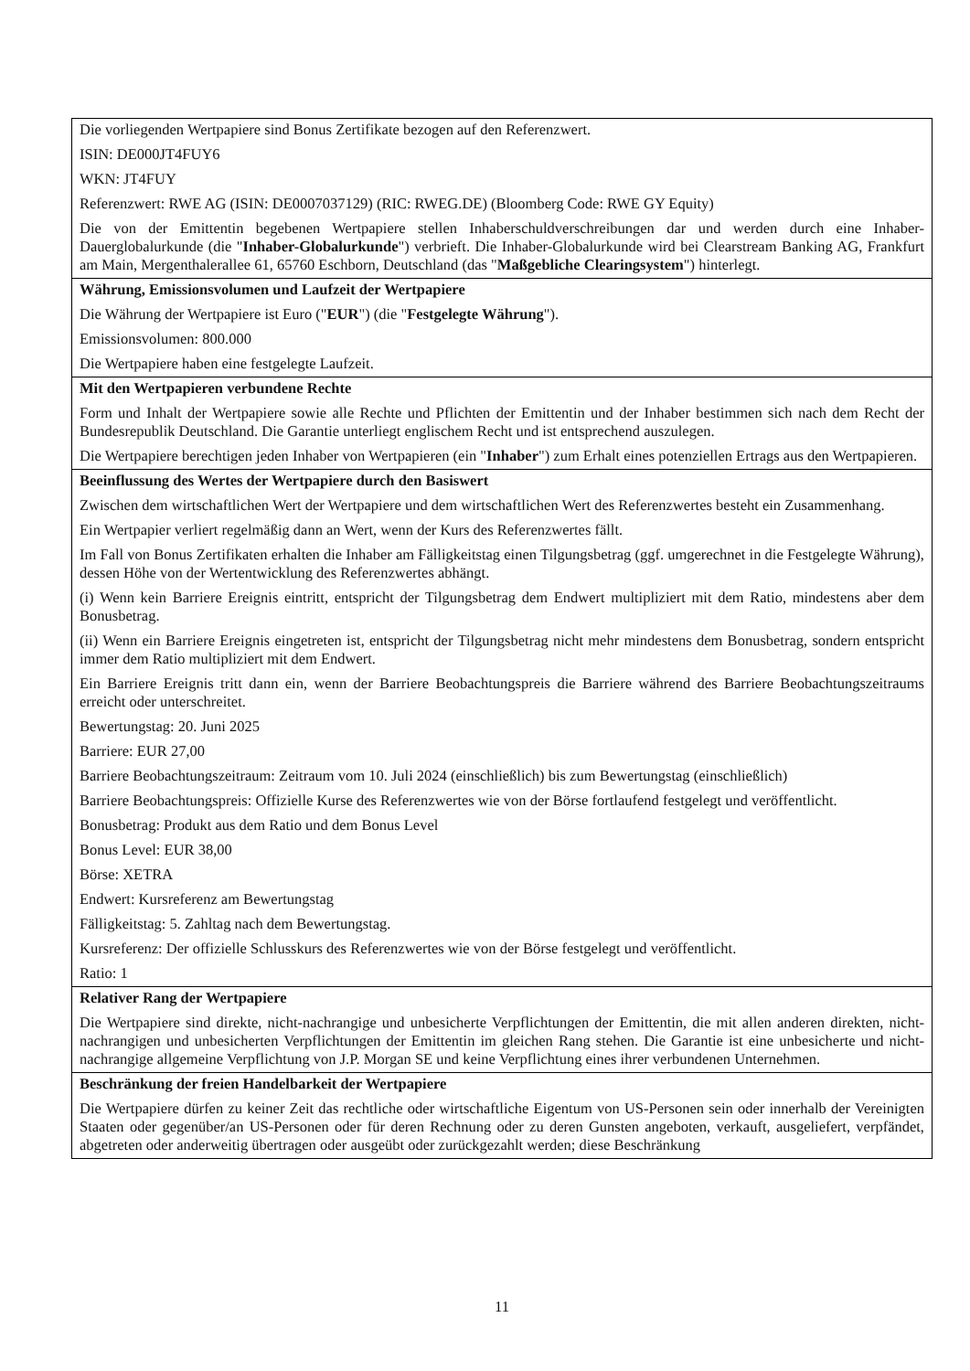| Die vorliegenden Wertpapiere sind Bonus Zertifikate bezogen auf den Referenzwert. ISIN: DE000JT4FUY6 WKN: JT4FUY Referenzwert: RWE AG (ISIN: DE0007037129) (RIC: RWEG.DE) (Bloomberg Code: RWE GY Equity) Die von der Emittentin begebenen Wertpapiere stellen Inhaberschuldverschreibungen dar und werden durch eine Inhaber-Dauerglobalurkunde (die " Inhaber-Globalurkunde ") verbrieft. Die Inhaber-Globalurkunde wird bei Clearstream Banking AG, Frankfurt am Main, Mergenthalerallee 61, 65760 Eschborn, Deutschland (das " Maßgebliche Clearingsystem ") hinterlegt. |
| Währung, Emissionsvolumen und Laufzeit der Wertpapiere Die Währung der Wertpapiere ist Euro (" EUR ") (die " Festgelegte Währung "). Emissionsvolumen: 800.000 Die Wertpapiere haben eine festgelegte Laufzeit. |
| Mit den Wertpapieren verbundene Rechte Form und Inhalt der Wertpapiere sowie alle Rechte und Pflichten der Emittentin und der Inhaber bestimmen sich nach dem Recht der Bundesrepublik Deutschland. Die Garantie unterliegt englischem Recht und ist entsprechend auszulegen. Die Wertpapiere berechtigen jeden Inhaber von Wertpapieren (ein " Inhaber ") zum Erhalt eines potenziellen Ertrags aus den Wertpapieren. |
| Beeinflussung des Wertes der Wertpapiere durch den Basiswert Zwischen dem wirtschaftlichen Wert der Wertpapiere und dem wirtschaftlichen Wert des Referenzwertes besteht ein Zusammenhang. Ein Wertpapier verliert regelmäßig dann an Wert, wenn der Kurs des Referenzwertes fällt. Im Fall von Bonus Zertifikaten erhalten die Inhaber am Fälligkeitstag einen Tilgungsbetrag (ggf. umgerechnet in die Festgelegte Währung), dessen Höhe von der Wertentwicklung des Referenzwertes abhängt. (i) Wenn kein Barriere Ereignis eintritt, entspricht der Tilgungsbetrag dem Endwert multipliziert mit dem Ratio, mindestens aber dem Bonusbetrag. (ii) Wenn ein Barriere Ereignis eingetreten ist, entspricht der Tilgungsbetrag nicht mehr mindestens dem Bonusbetrag, sondern entspricht immer dem Ratio multipliziert mit dem Endwert. Ein Barriere Ereignis tritt dann ein, wenn der Barriere Beobachtungspreis die Barriere während des Barriere Beobachtungszeitraums erreicht oder unterschreitet. Bewertungstag: 20. Juni 2025 Barriere: EUR 27,00 Barriere Beobachtungszeitraum: Zeitraum vom 10. Juli 2024 (einschließlich) bis zum Bewertungstag (einschließlich) Barriere Beobachtungspreis: Offizielle Kurse des Referenzwertes wie von der Börse fortlaufend festgelegt und veröffentlicht. Bonusbetrag: Produkt aus dem Ratio und dem Bonus Level Bonus Level: EUR 38,00 Börse: XETRA Endwert: Kursreferenz am Bewertungstag Fälligkeitstag: 5. Zahltag nach dem Bewertungstag. Kursreferenz: Der offizielle Schlusskurs des Referenzwertes wie von der Börse festgelegt und veröffentlicht. Ratio: 1 |
| Relativer Rang der Wertpapiere Die Wertpapiere sind direkte, nicht-nachrangige und unbesicherte Verpflichtungen der Emittentin, die mit allen anderen direkten, nicht-nachrangigen und unbesicherten Verpflichtungen der Emittentin im gleichen Rang stehen. Die Garantie ist eine unbesicherte und nicht-nachrangige allgemeine Verpflichtung von J.P. Morgan SE und keine Verpflichtung eines ihrer verbundenen Unternehmen. |
| Beschränkung der freien Handelbarkeit der Wertpapiere Die Wertpapiere dürfen zu keiner Zeit das rechtliche oder wirtschaftliche Eigentum von US-Personen sein oder innerhalb der Vereinigten Staaten oder gegenüber/an US-Personen oder für deren Rechnung oder zu deren Gunsten angeboten, verkauft, ausgeliefert, verpfändet, abgetreten oder anderweitig übertragen oder ausgeübt oder zurückgezahlt werden; diese Beschränkung |
11